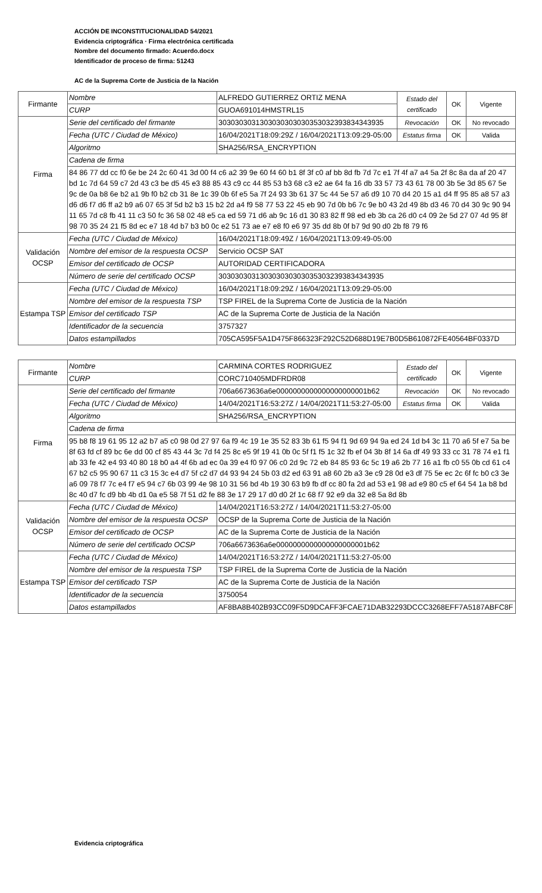ACCIÓN DE INCONSTITUCIONALIDAD 54/2021
Evidencia criptográfica · Firma electrónica certificada
Nombre del documento firmado: Acuerdo.docx
Identificador de proceso de firma: 51243
AC de la Suprema Corte de Justicia de la Nación
| Firmante | Nombre | ALFREDO GUTIERREZ ORTIZ MENA | Estado del certificado | OK | Vigente |
| | CURP | GUOA691014HMSTRL15 | | | |
| Firma | Serie del certificado del firmante | 3030303031303030303030353032393834343935 | Revocación | OK | No revocado |
| | Fecha (UTC / Ciudad de México) | 16/04/2021T18:09:29Z / 16/04/2021T13:09:29-05:00 | Estatus firma | OK | Valida |
| | Algoritmo | SHA256/RSA_ENCRYPTION | | | |
| | Cadena de firma | | | | |
| | 84 86 77 dd cc f0 6e be 24 2c 60 41 3d 00 f4 c6 a2 39 9e 60 f4 60 b1 8f 3f c0 af bb 8d fb 7d 7c e1 7f 4f a7 a4 5a 2f 8c 8a da af 20 47 bd 1c 7d 64 59 c7 2d 43 c3 be d5 45 e3 88 85 43 c9 cc 44 85 53 b3 68 c3 e2 ae 64 fa 16 db 33 57 73 43 61 78 00 3b 5e 3d 85 67 5e 9c de 0a b8 6e b2 a1 9b f0 b2 cb 31 8e 1c 39 0b 6f e5 5a 7f 24 93 3b 61 37 5c 44 5e 57 a6 d9 10 70 d4 20 15 a1 d4 ff 95 85 a8 57 a3 d6 d6 f7 d6 ff a2 b9 a6 07 65 3f 5d b2 b3 15 b2 2d a4 f9 58 77 53 22 45 eb 90 7d 0b b6 7c 9e b0 43 2d 49 8b d3 46 70 d4 30 9c 90 94 11 65 7d c8 fb 41 11 c3 50 fc 36 58 02 48 e5 ca ed 59 71 d6 ab 9c 16 d1 30 83 82 ff 98 ed eb 3b ca 26 d0 c4 09 2e 5d 27 07 4d 95 8f 98 70 35 24 21 f5 8d ec e7 18 4d b7 b3 b0 0c e2 51 73 ae e7 e8 f0 e6 97 35 dd 8b 0f b7 9d 90 d0 2b f8 79 f6 | | | | |
| Validación OCSP | Fecha (UTC / Ciudad de México) | 16/04/2021T18:09:49Z / 16/04/2021T13:09:49-05:00 | | | |
| | Nombre del emisor de la respuesta OCSP | Servicio OCSP SAT | | | |
| | Emisor del certificado de OCSP | AUTORIDAD CERTIFICADORA | | | |
| | Número de serie del certificado OCSP | 3030303031303030303030353032393834343935 | | | |
| Estampa TSP | Fecha (UTC / Ciudad de México) | 16/04/2021T18:09:29Z / 16/04/2021T13:09:29-05:00 | | | |
| | Nombre del emisor de la respuesta TSP | TSP FIREL de la Suprema Corte de Justicia de la Nación | | | |
| | Emisor del certificado TSP | AC de la Suprema Corte de Justicia de la Nación | | | |
| | Identificador de la secuencia | 3757327 | | | |
| | Datos estampillados | 705CA595F5A1D475F866323F292C52D688D19E7B0D5B610872FE40564BF0337D | | | |
| Firmante | Nombre | CARMINA CORTES RODRIGUEZ | Estado del certificado | OK | Vigente |
| | CURP | CORC710405MDFRDR08 | | | |
| Firma | Serie del certificado del firmante | 706a6673636a6e0000000000000000000001b62 | Revocación | OK | No revocado |
| | Fecha (UTC / Ciudad de México) | 14/04/2021T16:53:27Z / 14/04/2021T11:53:27-05:00 | Estatus firma | OK | Valida |
| | Algoritmo | SHA256/RSA_ENCRYPTION | | | |
| | Cadena de firma | | | | |
| | 95 b8 f8 19 61 95 12 a2 b7 a5 c0 98 0d 27 97 6a f9 4c 19 1e 35 52 83 3b 61 f5 94 f1 9d 69 94 9a ed 24 1d b4 3c 11 70 a6 5f e7 5a be 8f 63 fd cf 89 bc 6e dd 00 cf 85 43 44 3c 7d f4 25 8c e5 9f 19 41 0b 0c 5f f1 f5 1c 32 fb ef 04 3b 8f 14 6a df 49 93 33 cc 31 78 74 e1 f1 ab 33 fe 42 e4 93 40 80 18 b0 a4 4f 6b ad ec 0a 39 e4 f0 97 06 c0 2d 9c 72 eb 84 85 93 6c 5c 19 a6 2b 77 16 a1 fb c0 55 0b cd 61 c4 67 b2 c5 95 90 67 11 c3 15 3c e4 d7 5f c2 d7 d4 93 94 24 5b 03 d2 ed 63 91 a8 60 2b a3 3e c9 28 0d e3 df 75 5e ec 2c 6f fc b0 c3 3e a6 09 78 f7 7c e4 f7 e5 94 c7 6b 03 99 4e 98 10 31 56 bd 4b 19 30 63 b9 fb df cc 80 fa 2d ad 53 e1 98 ad e9 80 c5 ef 64 54 1a b8 bd 8c 40 d7 fc d9 bb 4b d1 0a e5 58 7f 51 d2 fe 88 3e 17 29 17 d0 d0 2f 1c 68 f7 92 e9 da 32 e8 5a 8d 8b | | | | |
| Validación OCSP | Fecha (UTC / Ciudad de México) | 14/04/2021T16:53:27Z / 14/04/2021T11:53:27-05:00 | | | |
| | Nombre del emisor de la respuesta OCSP | OCSP de la Suprema Corte de Justicia de la Nación | | | |
| | Emisor del certificado de OCSP | AC de la Suprema Corte de Justicia de la Nación | | | |
| | Número de serie del certificado OCSP | 706a6673636a6e0000000000000000000001b62 | | | |
| Estampa TSP | Fecha (UTC / Ciudad de México) | 14/04/2021T16:53:27Z / 14/04/2021T11:53:27-05:00 | | | |
| | Nombre del emisor de la respuesta TSP | TSP FIREL de la Suprema Corte de Justicia de la Nación | | | |
| | Emisor del certificado TSP | AC de la Suprema Corte de Justicia de la Nación | | | |
| | Identificador de la secuencia | 3750054 | | | |
| | Datos estampillados | AF8BA8B402B93CC09F5D9DCAFF3FCAE71DAB32293DCCC3268EFF7A5187ABFC8F | | | |
Evidencia criptográfica